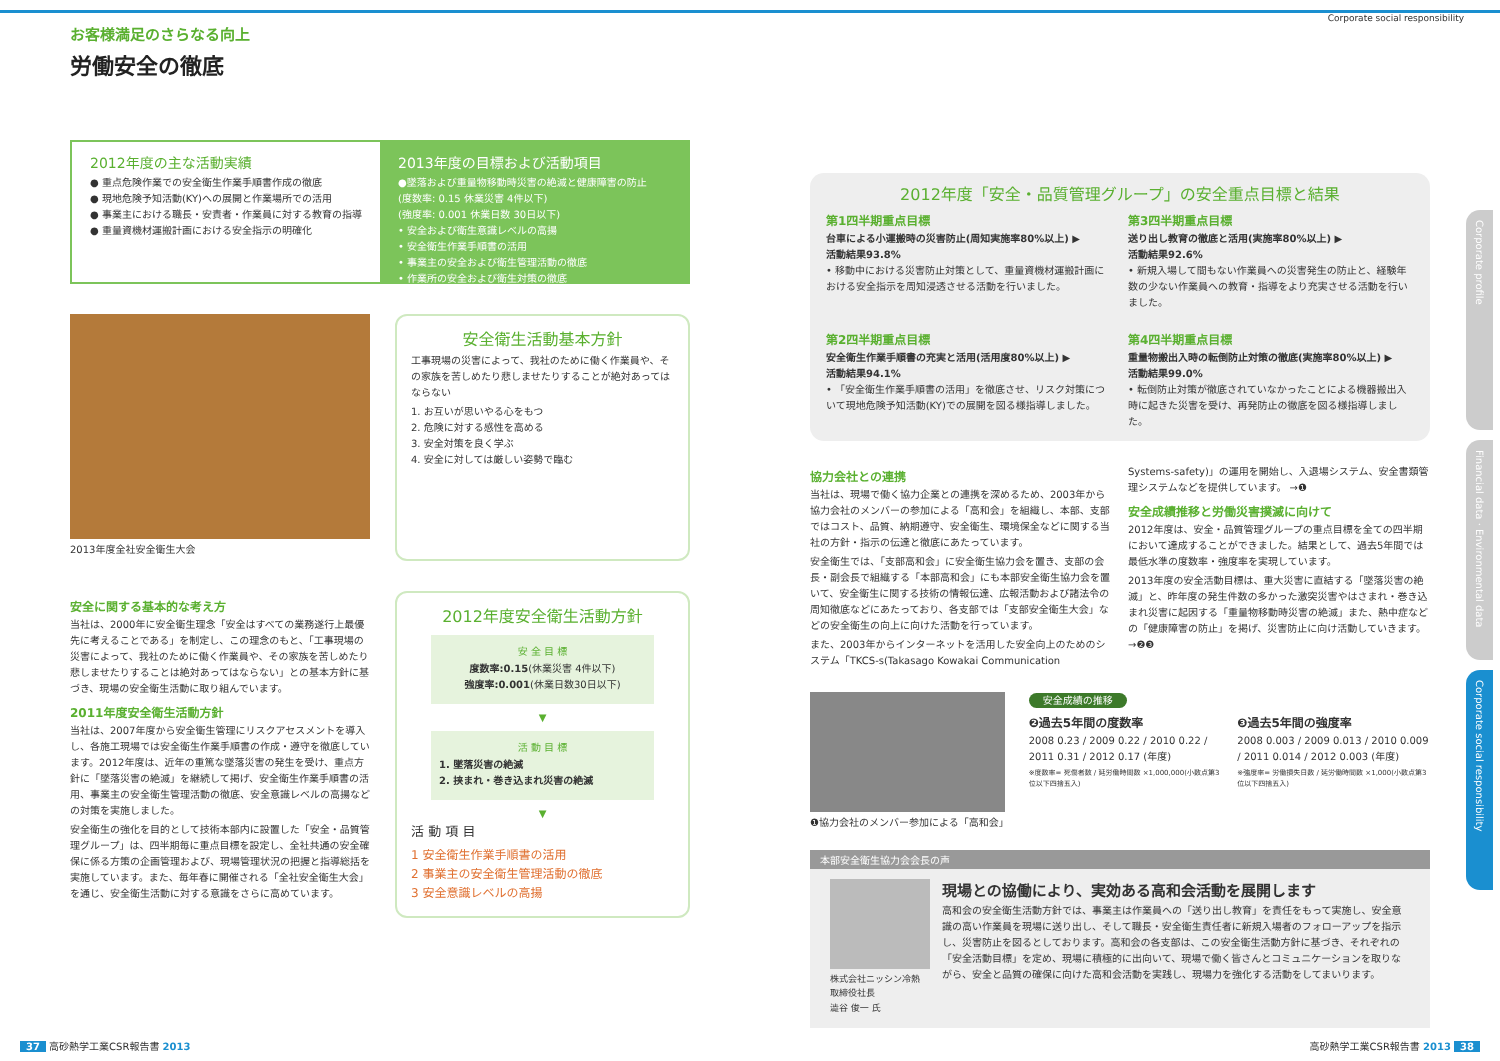Corporate social responsibility
お客様満足のさらなる向上
労働安全の徹底
2012年度の主な活動実績
● 重点危険作業での安全衛生作業手順書作成の徹底
● 現地危険予知活動(KY)への展開と作業場所での活用
● 事業主における職長・安責者・作業員に対する教育の指導
● 重量資機材運搬計画における安全指示の明確化
2013年度の目標および活動項目
●墜落および重量物移動時災害の絶滅と健康障害の防止
(度数率: 0.15 休業災害 4件以下)
(強度率: 0.001 休業日数 30日以下)
• 安全および衛生意識レベルの高揚
• 安全衛生作業手順書の活用
• 事業主の安全および衛生管理活動の徹底
• 作業所の安全および衛生対策の徹底
2013年度全社安全衛生大会
安全衛生活動基本方針
工事現場の災害によって、我社のために働く作業員や、その家族を苦しめたり悲しませたりすることが絶対あってはならない
1. お互いが思いやる心をもつ
2. 危険に対する感性を高める
3. 安全対策を良く学ぶ
4. 安全に対しては厳しい姿勢で臨む
安全に関する基本的な考え方
当社は、2000年に安全衛生理念「安全はすべての業務遂行上最優先に考えることである」を制定し、この理念のもと、「工事現場の災害によって、我社のために働く作業員や、その家族を苦しめたり悲しませたりすることは絶対あってはならない」との基本方針に基づき、現場の安全衛生活動に取り組んでいます。
2011年度安全衛生活動方針
当社は、2007年度から安全衛生管理にリスクアセスメントを導入し、各施工現場では安全衛生作業手順書の作成・遵守を徹底しています。2012年度は、近年の重篤な墜落災害の発生を受け、重点方針に「墜落災害の絶滅」を継続して掲げ、安全衛生作業手順書の活用、事業主の安全衛生管理活動の徹底、安全意識レベルの高揚などの対策を実施しました。
安全衛生の強化を目的として技術本部内に設置した「安全・品質管理グループ」は、四半期毎に重点目標を設定し、全社共通の安全確保に係る方策の企画管理および、現場管理状況の把握と指導総括を実施しています。また、毎年春に開催される「全社安全衛生大会」を通じ、安全衛生活動に対する意識をさらに高めています。
2012年度安全衛生活動方針
安 全 目 標
度数率:0.15(休業災害 4件以下)
強度率:0.001(休業日数30日以下)
▼
活 動 目 標
1. 墜落災害の絶滅
2. 挟まれ・巻き込まれ災害の絶滅
▼
活 動 項 目
1 安全衛生作業手順書の活用
2 事業主の安全衛生管理活動の徹底
3 安全意識レベルの高揚
2012年度「安全・品質管理グループ」の安全重点目標と結果
第1四半期重点目標
台車による小運搬時の災害防止(周知実施率80%以上) ▶
活動結果93.8%
• 移動中における災害防止対策として、重量資機材運搬計画における安全指示を周知浸透させる活動を行いました。
第3四半期重点目標
送り出し教育の徹底と活用(実施率80%以上) ▶
活動結果92.6%
• 新規入場して間もない作業員への災害発生の防止と、経験年数の少ない作業員への教育・指導をより充実させる活動を行いました。
第2四半期重点目標
安全衛生作業手順書の充実と活用(活用度80%以上) ▶
活動結果94.1%
• 「安全衛生作業手順書の活用」を徹底させ、リスク対策について現地危険予知活動(KY)での展開を図る様指導しました。
第4四半期重点目標
重量物搬出入時の転倒防止対策の徹底(実施率80%以上) ▶
活動結果99.0%
• 転倒防止対策が徹底されていなかったことによる機器搬出入時に起きた災害を受け、再発防止の徹底を図る様指導しました。
協力会社との連携
当社は、現場で働く協力企業との連携を深めるため、2003年から協力会社のメンバーの参加による「高和会」を組織し、本部、支部ではコスト、品質、納期遵守、安全衛生、環境保全などに関する当社の方針・指示の伝達と徹底にあたっています。
安全衛生では、「支部高和会」に安全衛生協力会を置き、支部の会長・副会長で組織する「本部高和会」にも本部安全衛生協力会を置いて、安全衛生に関する技術の情報伝達、広報活動および諸法令の周知徹底などにあたっており、各支部では「支部安全衛生大会」などの安全衛生の向上に向けた活動を行っています。
また、2003年からインターネットを活用した安全向上のためのシステム「TKCS-s(Takasago Kowakai Communication
Systems-safety)」の運用を開始し、入退場システム、安全書類管理システムなどを提供しています。 →❶
安全成績推移と労働災害撲滅に向けて
2012年度は、安全・品質管理グループの重点目標を全ての四半期において達成することができました。結果として、過去5年間では最低水準の度数率・強度率を実現しています。
2013年度の安全活動目標は、重大災害に直結する「墜落災害の絶滅」と、昨年度の発生件数の多かった激突災害やはさまれ・巻き込まれ災害に起因する「重量物移動時災害の絶滅」また、熱中症などの「健康障害の防止」を掲げ、災害防止に向け活動していきます。→❷❸
❶協力会社のメンバー参加による「高和会」
安全成績の推移
❷過去5年間の度数率
2008 0.23 / 2009 0.22 / 2010 0.22 / 2011 0.31 / 2012 0.17 (年度)
※度数率= 死傷者数 / 延労働時間数 ×1,000,000(小数点第3位以下四捨五入)
❸過去5年間の強度率
2008 0.003 / 2009 0.013 / 2010 0.009 / 2011 0.014 / 2012 0.003 (年度)
※強度率= 労働損失日数 / 延労働時間数 ×1,000(小数点第3位以下四捨五入)
本部安全衛生協力会会長の声
株式会社ニッシン冷熱
取締役社長
澁谷 俊一 氏
現場との協働により、実効ある高和会活動を展開します
高和会の安全衛生活動方針では、事業主は作業員への「送り出し教育」を責任をもって実施し、安全意識の高い作業員を現場に送り出し、そして職長・安全衛生責任者に新規入場者のフォローアップを指示し、災害防止を図るとしております。高和会の各支部は、この安全衛生活動方針に基づき、それぞれの「安全活動目標」を定め、現場に積極的に出向いて、現場で働く皆さんとコミュニケーションを取りながら、安全と品質の確保に向けた高和会活動を実践し、現場力を強化する活動をしてまいります。
37 高砂熱学工業CSR報告書 2013 高砂熱学工業CSR報告書 2013 38
Corporate profile
Financial data · Environmental data
Corporate social responsibility